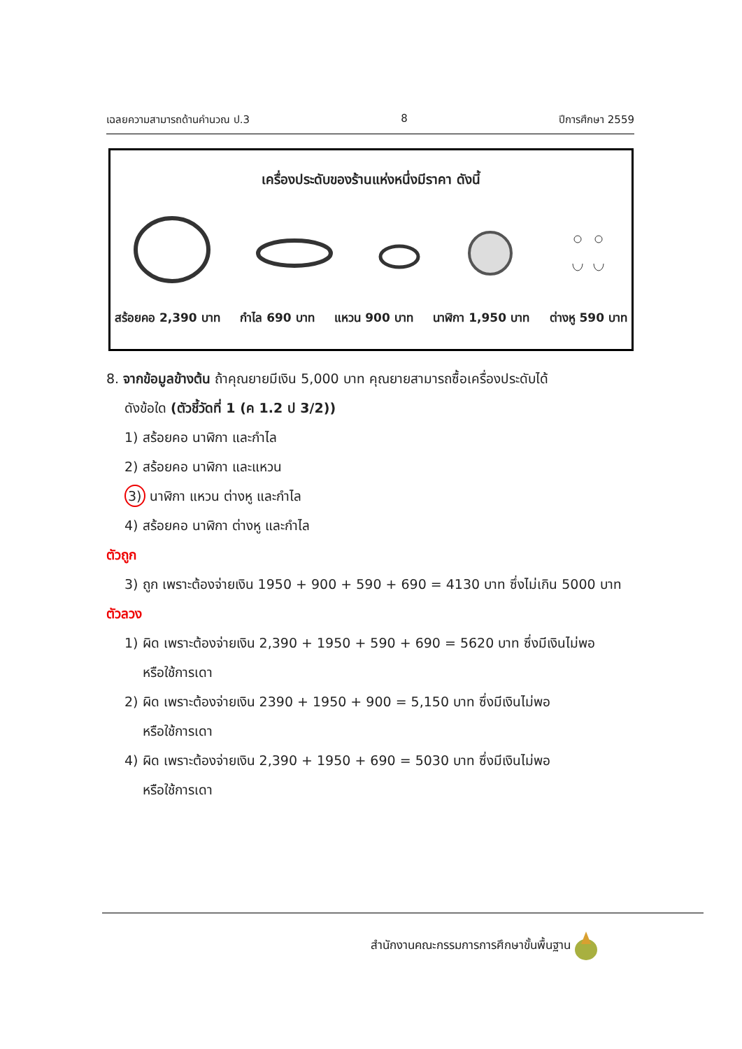เฉลยความสามารถด้านคำนวณ ป.3 8 ปีการศึกษา 2559
เครื่องประดับของร้านแห่งหนึ่งมีราคา ดังนี้
สร้อยคอ 2,390 บาท กำไล 690 บาท แหวน 900 บาท นาฬิกา 1,950 บาท ต่างหู 590 บาท
8. จากข้อมูลข้างต้น ถ้าคุณยายมีเงิน 5,000 บาท คุณยายสามารถซื้อเครื่องประดับได้
ดังข้อใด (ตัวชี้วัดที่ 1 (ค 1.2 ป 3/2))
1) สร้อยคอ นาฬิกา และกำไล
2) สร้อยคอ นาฬิกา และแหวน
3) นาฬิกา แหวน ต่างหู และกำไล
4) สร้อยคอ นาฬิกา ต่างหู และกำไล
ตัวถูก
3) ถูก เพราะต้องจ่ายเงิน 1950 + 900 + 590 + 690 = 4130 บาท ซึ่งไม่เกิน 5000 บาท
ตัวลวง
1) ผิด เพราะต้องจ่ายเงิน 2,390 + 1950 + 590 + 690 = 5620 บาท ซึ่งมีเงินไม่พอ
หรือใช้การเดา
2) ผิด เพราะต้องจ่ายเงิน 2390 + 1950 + 900 = 5,150 บาท ซึ่งมีเงินไม่พอ
หรือใช้การเดา
4) ผิด เพราะต้องจ่ายเงิน 2,390 + 1950 + 690 = 5030 บาท ซึ่งมีเงินไม่พอ
หรือใช้การเดา
สำนักงานคณะกรรมการการศึกษาขั้นพื้นฐาน